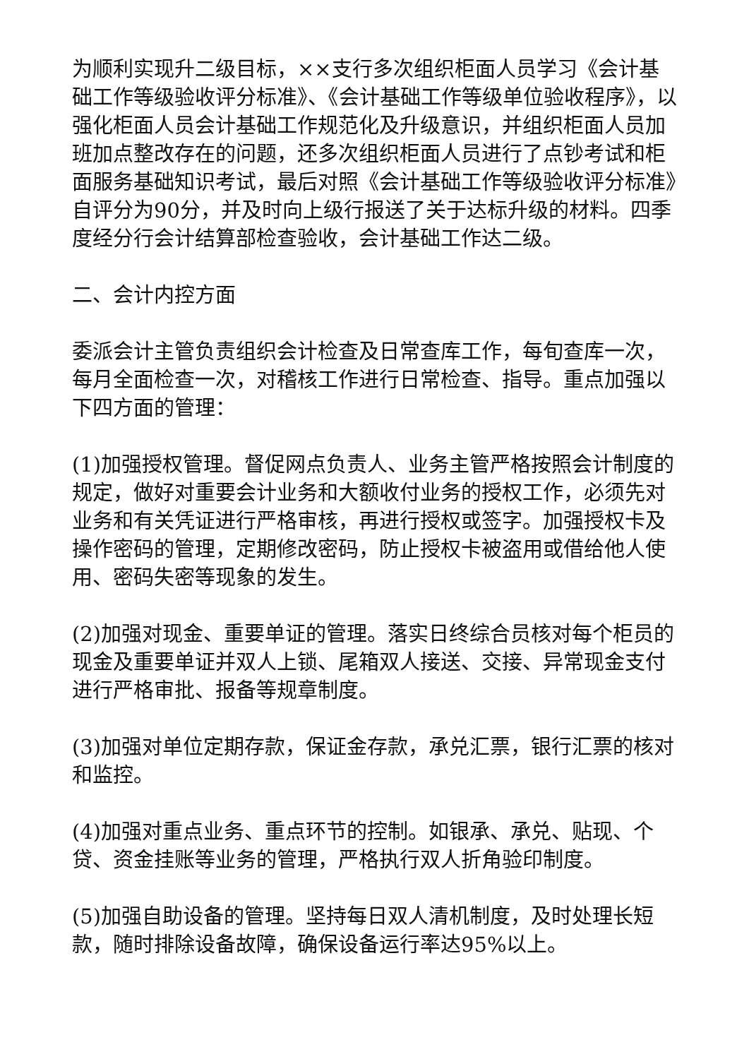为顺利实现升二级目标，××支行多次组织柜面人员学习《会计基础工作等级验收评分标准》、《会计基础工作等级单位验收程序》，以强化柜面人员会计基础工作规范化及升级意识，并组织柜面人员加班加点整改存在的问题，还多次组织柜面人员进行了点钞考试和柜面服务基础知识考试，最后对照《会计基础工作等级验收评分标准》自评分为90分，并及时向上级行报送了关于达标升级的材料。四季度经分行会计结算部检查验收，会计基础工作达二级。
二、会计内控方面
委派会计主管负责组织会计检查及日常查库工作，每旬查库一次，每月全面检查一次，对稽核工作进行日常检查、指导。重点加强以下四方面的管理：
(1)加强授权管理。督促网点负责人、业务主管严格按照会计制度的规定，做好对重要会计业务和大额收付业务的授权工作，必须先对业务和有关凭证进行严格审核，再进行授权或签字。加强授权卡及操作密码的管理，定期修改密码，防止授权卡被盗用或借给他人使用、密码失密等现象的发生。
(2)加强对现金、重要单证的管理。落实日终综合员核对每个柜员的现金及重要单证并双人上锁、尾箱双人接送、交接、异常现金支付进行严格审批、报备等规章制度。
(3)加强对单位定期存款，保证金存款，承兑汇票，银行汇票的核对和监控。
(4)加强对重点业务、重点环节的控制。如银承、承兑、贴现、个贷、资金挂账等业务的管理，严格执行双人折角验印制度。
(5)加强自助设备的管理。坚持每日双人清机制度，及时处理长短款，随时排除设备故障，确保设备运行率达95%以上。